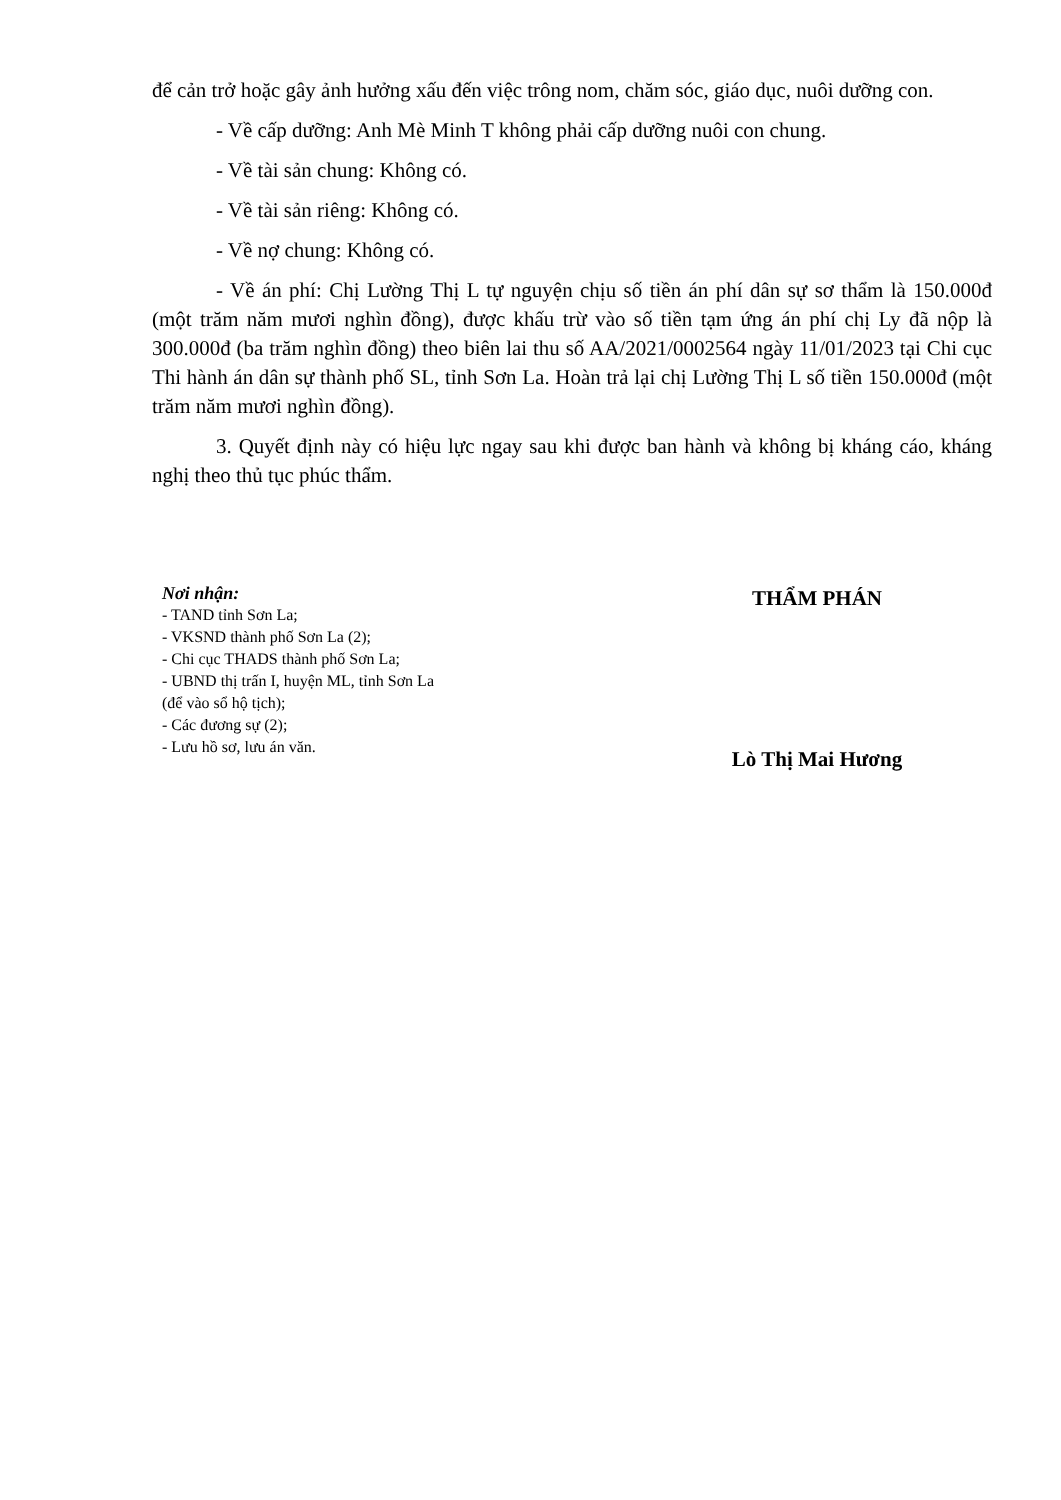để cản trở hoặc gây ảnh hưởng xấu đến việc trông nom, chăm sóc, giáo dục, nuôi dưỡng con.
- Về cấp dưỡng: Anh Mè Minh T không phải cấp dưỡng nuôi con chung.
- Về tài sản chung: Không có.
- Về tài sản riêng: Không có.
- Về nợ chung: Không có.
- Về án phí: Chị Lường Thị L tự nguyện chịu số tiền án phí dân sự sơ thẩm là 150.000đ (một trăm năm mươi nghìn đồng), được khấu trừ vào số tiền tạm ứng án phí chị Ly đã nộp là 300.000đ (ba trăm nghìn đồng) theo biên lai thu số AA/2021/0002564 ngày 11/01/2023 tại Chi cục Thi hành án dân sự thành phố SL, tỉnh Sơn La. Hoàn trả lại chị Lường Thị L số tiền 150.000đ (một trăm năm mươi nghìn đồng).
3. Quyết định này có hiệu lực ngay sau khi được ban hành và không bị kháng cáo, kháng nghị theo thủ tục phúc thẩm.
Nơi nhận:
- TAND tỉnh Sơn La;
- VKSND thành phố Sơn La (2);
- Chi cục THADS thành phố Sơn La;
- UBND thị trấn I, huyện ML, tỉnh Sơn La
(để vào sổ hộ tịch);
- Các đương sự (2);
- Lưu hồ sơ, lưu án văn.
THẨM PHÁN
Lò Thị Mai Hương